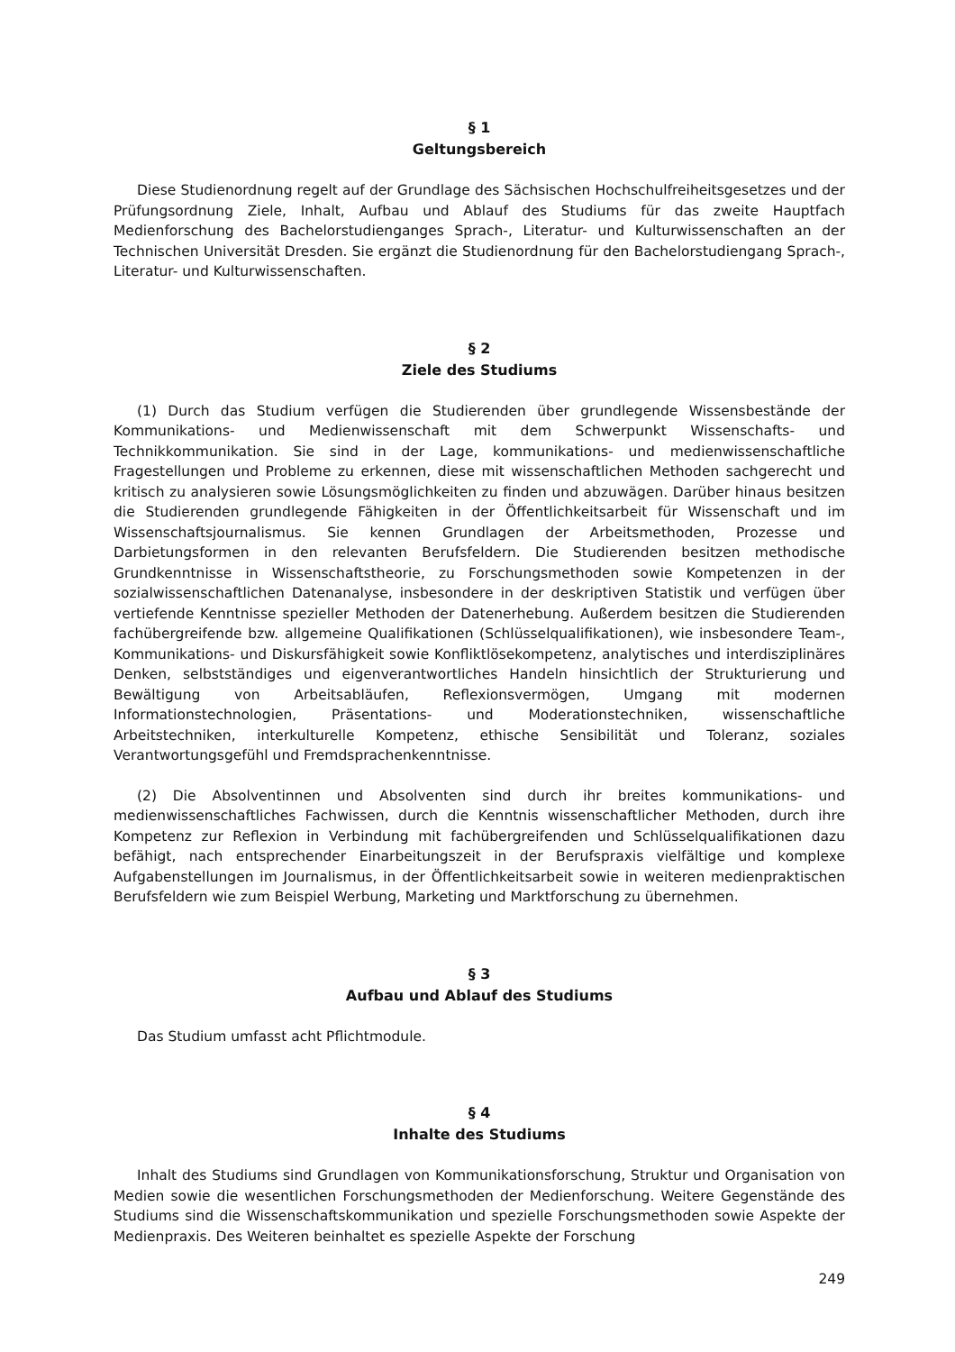§ 1
Geltungsbereich
Diese Studienordnung regelt auf der Grundlage des Sächsischen Hochschulfreiheitsgesetzes und der Prüfungsordnung Ziele, Inhalt, Aufbau und Ablauf des Studiums für das zweite Hauptfach Medienforschung des Bachelorstudienganges Sprach-, Literatur- und Kulturwissenschaften an der Technischen Universität Dresden. Sie ergänzt die Studienordnung für den Bachelorstudiengang Sprach-, Literatur- und Kulturwissenschaften.
§ 2
Ziele des Studiums
(1) Durch das Studium verfügen die Studierenden über grundlegende Wissensbestände der Kommunikations- und Medienwissenschaft mit dem Schwerpunkt Wissenschafts- und Technikkommunikation. Sie sind in der Lage, kommunikations- und medienwissenschaftliche Fragestellungen und Probleme zu erkennen, diese mit wissenschaftlichen Methoden sachgerecht und kritisch zu analysieren sowie Lösungsmöglichkeiten zu finden und abzuwägen. Darüber hinaus besitzen die Studierenden grundlegende Fähigkeiten in der Öffentlichkeitsarbeit für Wissenschaft und im Wissenschaftsjournalismus. Sie kennen Grundlagen der Arbeitsmethoden, Prozesse und Darbietungsformen in den relevanten Berufsfeldern. Die Studierenden besitzen methodische Grundkenntnisse in Wissenschaftstheorie, zu Forschungsmethoden sowie Kompetenzen in der sozialwissenschaftlichen Datenanalyse, insbesondere in der deskriptiven Statistik und verfügen über vertiefende Kenntnisse spezieller Methoden der Datenerhebung. Außerdem besitzen die Studierenden fachübergreifende bzw. allgemeine Qualifikationen (Schlüsselqualifikationen), wie insbesondere Team-, Kommunikations- und Diskursfähigkeit sowie Konfliktlösekompetenz, analytisches und interdisziplinäres Denken, selbstständiges und eigenverantwortliches Handeln hinsichtlich der Strukturierung und Bewältigung von Arbeitsabläufen, Reflexionsvermögen, Umgang mit modernen Informationstechnologien, Präsentations- und Moderationstechniken, wissenschaftliche Arbeitstechniken, interkulturelle Kompetenz, ethische Sensibilität und Toleranz, soziales Verantwortungsgefühl und Fremdsprachenkenntnisse.
(2) Die Absolventinnen und Absolventen sind durch ihr breites kommunikations- und medienwissenschaftliches Fachwissen, durch die Kenntnis wissenschaftlicher Methoden, durch ihre Kompetenz zur Reflexion in Verbindung mit fachübergreifenden und Schlüsselqualifikationen dazu befähigt, nach entsprechender Einarbeitungszeit in der Berufspraxis vielfältige und komplexe Aufgabenstellungen im Journalismus, in der Öffentlichkeitsarbeit sowie in weiteren medienpraktischen Berufsfeldern wie zum Beispiel Werbung, Marketing und Marktforschung zu übernehmen.
§ 3
Aufbau und Ablauf des Studiums
Das Studium umfasst acht Pflichtmodule.
§ 4
Inhalte des Studiums
Inhalt des Studiums sind Grundlagen von Kommunikationsforschung, Struktur und Organisation von Medien sowie die wesentlichen Forschungsmethoden der Medienforschung. Weitere Gegenstände des Studiums sind die Wissenschaftskommunikation und spezielle Forschungsmethoden sowie Aspekte der Medienpraxis. Des Weiteren beinhaltet es spezielle Aspekte der Forschung
249